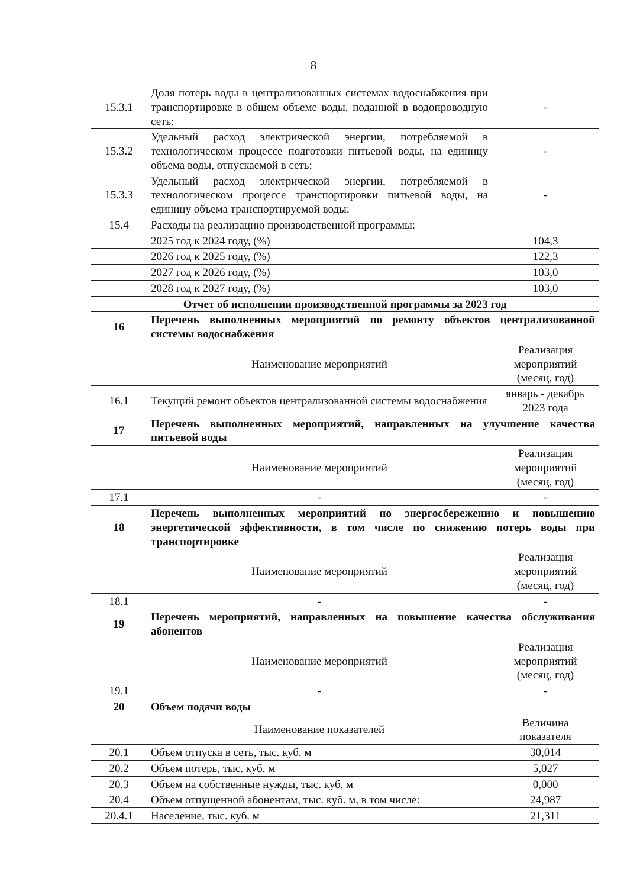8
| 15.3.1 | Доля потерь воды в централизованных системах водоснабжения при транспортировке в общем объеме воды, поданной в водопроводную сеть: | - |
| 15.3.2 | Удельный расход электрической энергии, потребляемой в технологическом процессе подготовки питьевой воды, на единицу объема воды, отпускаемой в сеть: | - |
| 15.3.3 | Удельный расход электрической энергии, потребляемой в технологическом процессе транспортировки питьевой воды, на единицу объема транспортируемой воды: | - |
| 15.4 | Расходы на реализацию производственной программы: | |
| | 2025 год к 2024 году, (%) | 104,3 |
| | 2026 год к 2025 году, (%) | 122,3 |
| | 2027 год к 2026 году, (%) | 103,0 |
| | 2028 год к 2027 году, (%) | 103,0 |
| Отчет об исполнении производственной программы за 2023 год | | |
| 16 | Перечень выполненных мероприятий по ремонту объектов централизованной системы водоснабжения | |
| | Наименование мероприятий | Реализация мероприятий (месяц, год) |
| 16.1 | Текущий ремонт объектов централизованной системы водоснабжения | январь - декабрь 2023 года |
| 17 | Перечень выполненных мероприятий, направленных на улучшение качества питьевой воды | |
| | Наименование мероприятий | Реализация мероприятий (месяц, год) |
| 17.1 | - | - |
| 18 | Перечень выполненных мероприятий по энергосбережению и повышению энергетической эффективности, в том числе по снижению потерь воды при транспортировке | |
| | Наименование мероприятий | Реализация мероприятий (месяц, год) |
| 18.1 | - | - |
| 19 | Перечень мероприятий, направленных на повышение качества обслуживания абонентов | |
| | Наименование мероприятий | Реализация мероприятий (месяц, год) |
| 19.1 | - | - |
| 20 | Объем подачи воды | |
| | Наименование показателей | Величина показателя |
| 20.1 | Объем отпуска в сеть, тыс. куб. м | 30,014 |
| 20.2 | Объем потерь, тыс. куб. м | 5,027 |
| 20.3 | Объем на собственные нужды, тыс. куб. м | 0,000 |
| 20.4 | Объем отпущенной абонентам, тыс. куб. м, в том числе: | 24,987 |
| 20.4.1 | Население, тыс. куб. м | 21,311 |